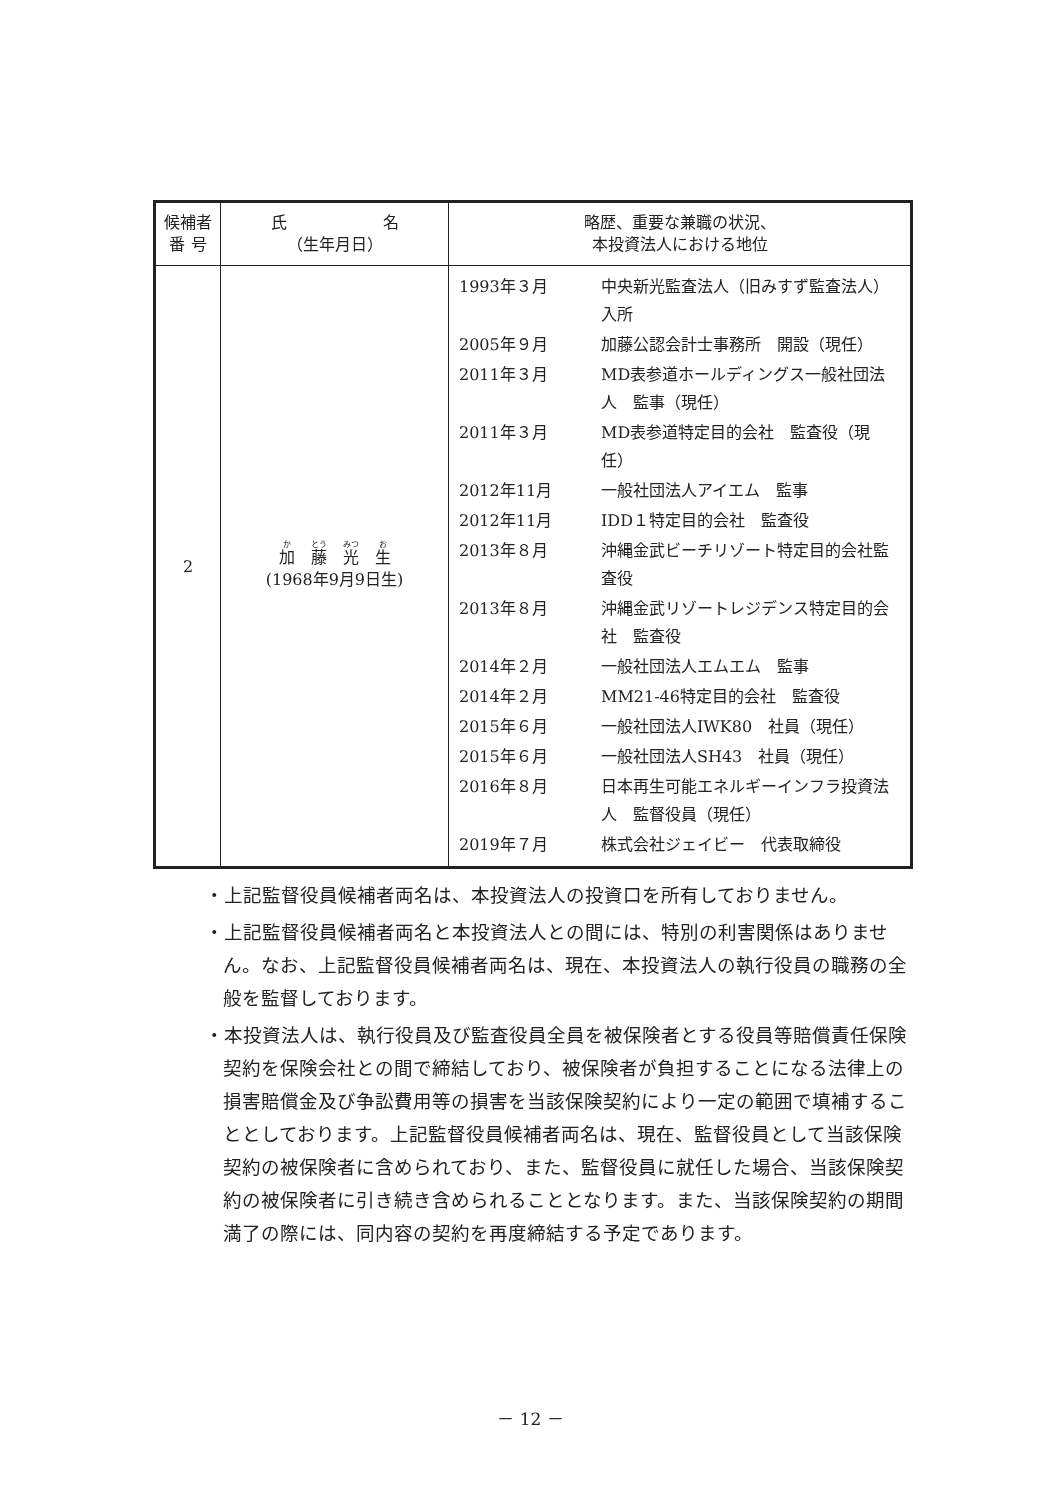| 候補者 番 号 | 氏 名 （生年月日） | 略歴、重要な兼職の状況、 本投資法人における地位 |
| --- | --- | --- |
| 2 | 加 藤 光 生 (1968年9月9日生) | / 1993年３月 / 中央新光監査法人（旧みすず監査法人） 入所 / / 2005年９月 / 加藤公認会計士事務所 開設（現任） / / 2011年３月 / MD表参道ホールディングス一般社団法人 監事（現任） / / 2011年３月 / MD表参道特定目的会社 監査役（現任） / / 2012年11月 / 一般社団法人アイエム 監事 / / 2012年11月 / IDD１特定目的会社 監査役 / / 2013年８月 / 沖縄金武ビーチリゾート特定目的会社監査役 / / 2013年８月 / 沖縄金武リゾートレジデンス特定目的会社 監査役 / / 2014年２月 / 一般社団法人エムエム 監事 / / 2014年２月 / MM21-46特定目的会社 監査役 / / 2015年６月 / 一般社団法人IWK80 社員（現任） / / 2015年６月 / 一般社団法人SH43 社員（現任） / / 2016年８月 / 日本再生可能エネルギーインフラ投資法人 監督役員（現任） / / 2019年７月 / 株式会社ジェイビー 代表取締役 / |
・上記監督役員候補者両名は、本投資法人の投資口を所有しておりません。
・上記監督役員候補者両名と本投資法人との間には、特別の利害関係はありません。なお、上記監督役員候補者両名は、現在、本投資法人の執行役員の職務の全般を監督しております。
・本投資法人は、執行役員及び監査役員全員を被保険者とする役員等賠償責任保険契約を保険会社との間で締結しており、被保険者が負担することになる法律上の損害賠償金及び争訟費用等の損害を当該保険契約により一定の範囲で填補することとしております。上記監督役員候補者両名は、現在、監督役員として当該保険契約の被保険者に含められており、また、監督役員に就任した場合、当該保険契約の被保険者に引き続き含められることとなります。また、当該保険契約の期間満了の際には、同内容の契約を再度締結する予定であります。
－ 12 －